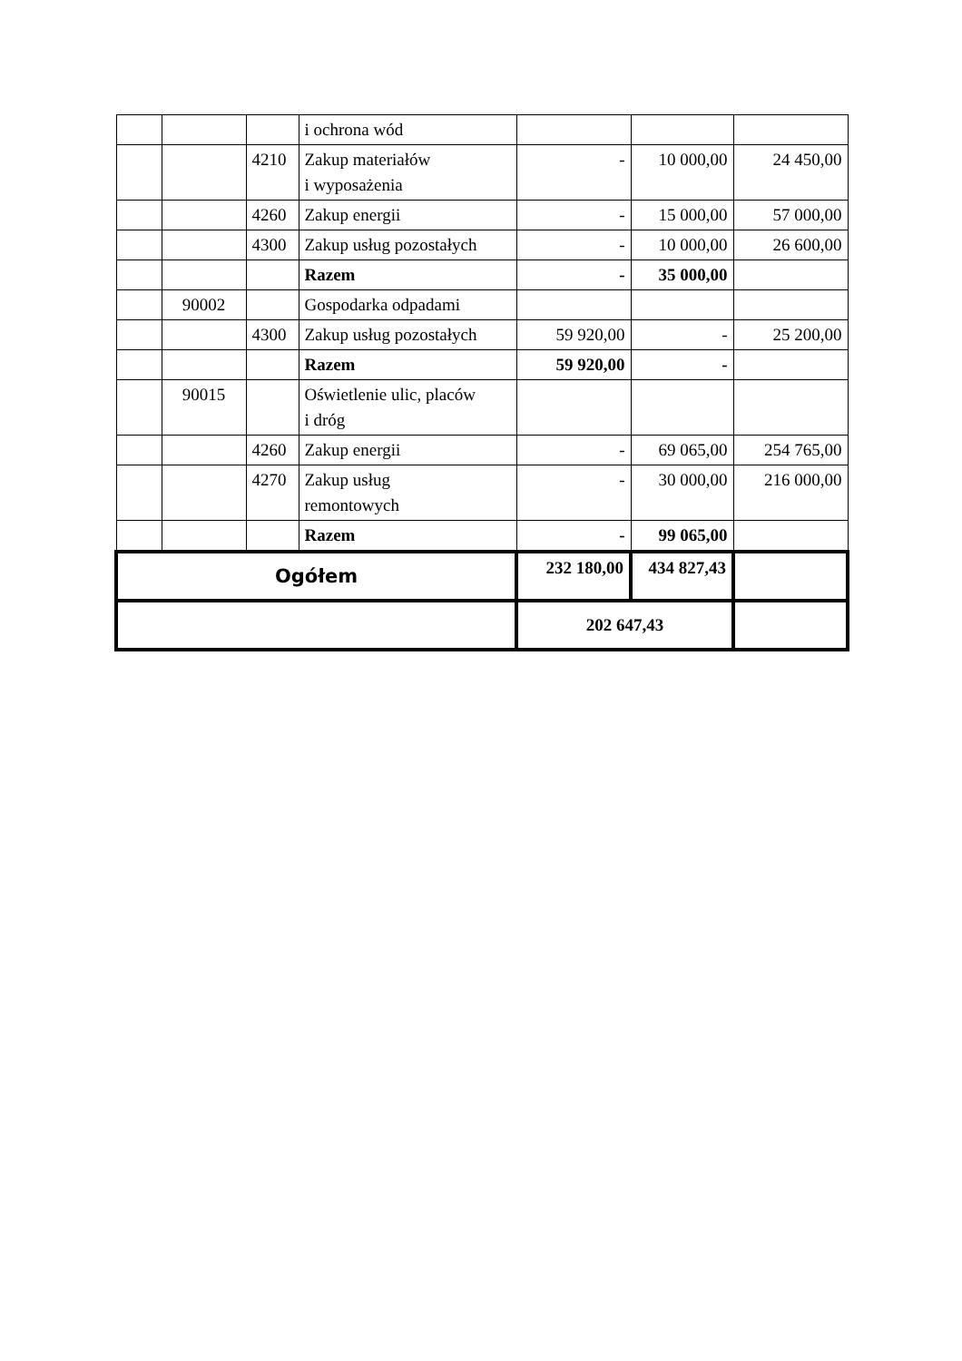| | | | i ochrona wód | | | |
| | | 4210 | Zakup materiałów i wyposażenia | - | 10 000,00 | 24 450,00 |
| | | 4260 | Zakup energii | - | 15 000,00 | 57 000,00 |
| | | 4300 | Zakup usług pozostałych | - | 10 000,00 | 26 600,00 |
| | | | Razem | - | 35 000,00 | |
| | 90002 | | Gospodarka odpadami | | | |
| | | 4300 | Zakup usług pozostałych | 59 920,00 | - | 25 200,00 |
| | | | Razem | 59 920,00 | - | |
| | 90015 | | Oświetlenie ulic, placów i dróg | | | |
| | | 4260 | Zakup energii | - | 69 065,00 | 254 765,00 |
| | | 4270 | Zakup usług remontowych | - | 30 000,00 | 216 000,00 |
| | | | Razem | - | 99 065,00 | |
| Ogółem | | | | 232 180,00 | 434 827,43 | |
| | | | | 202 647,43 | | |